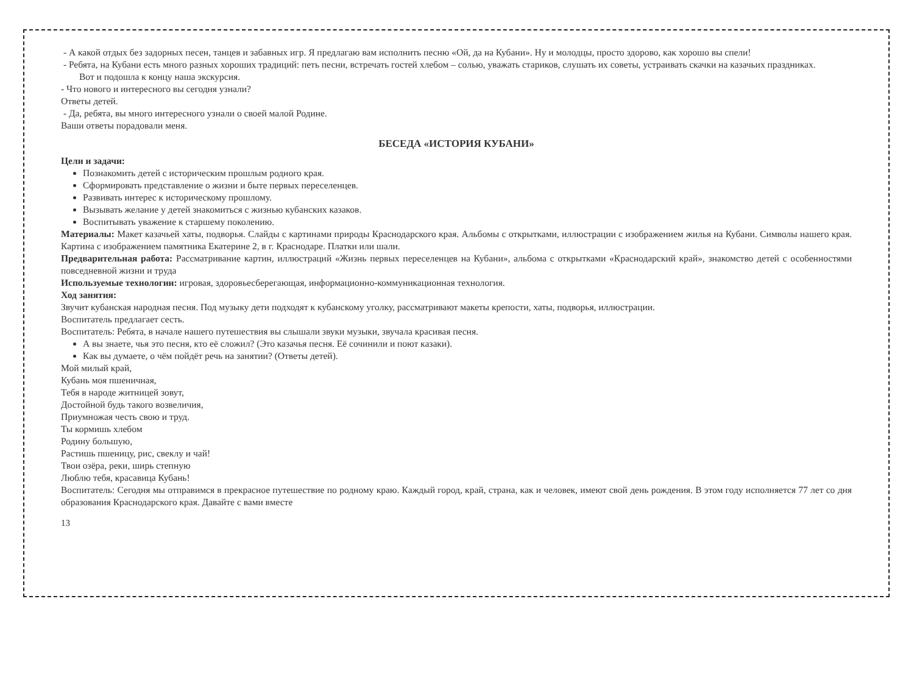- А какой отдых без задорных песен, танцев и забавных игр. Я предлагаю вам исполнить песню «Ой, да на Кубани». Ну и молодцы, просто здорово, как хорошо вы спели!
- Ребята, на Кубани есть много разных хороших традиций: петь песни, встречать гостей хлебом – солью, уважать стариков, слушать их советы, устраивать скачки на казачьих праздниках.
Вот и подошла к концу наша экскурсия.
- Что нового и интересного вы сегодня узнали?
Ответы детей.
- Да, ребята, вы много интересного узнали о своей малой Родине.
Ваши ответы порадовали меня.
БЕСЕДА «ИСТОРИЯ КУБАНИ»
Цели и задачи:
Познакомить детей с историческим прошлым родного края.
Сформировать представление о жизни и быте первых переселенцев.
Развивать интерес к историческому прошлому.
Вызывать желание у детей знакомиться с жизнью кубанских казаков.
Воспитывать уважение к старшему поколению.
Материалы: Макет казачьей хаты, подворья. Слайды с картинами природы Краснодарского края. Альбомы с открытками, иллюстрации с изображением жилья на Кубани. Символы нашего края. Картина с изображением памятника Екатерине 2, в г. Краснодаре. Платки или шали.
Предварительная работа: Рассматривание картин, иллюстраций «Жизнь первых переселенцев на Кубани», альбома с открытками «Краснодарский край», знакомство детей с особенностями повседневной жизни и труда
Используемые технологии: игровая, здоровьесберегающая, информационно-коммуникационная технология.
Ход занятия:
Звучит кубанская народная песня. Под музыку дети подходят к кубанскому уголку, рассматривают макеты крепости, хаты, подворья, иллюстрации.
Воспитатель предлагает сесть.
Воспитатель: Ребята, в начале нашего путешествия вы слышали звуки музыки, звучала красивая песня.
А вы знаете, чья это песня, кто её сложил? (Это казачья песня. Её сочинили и поют казаки).
Как вы думаете, о чём пойдёт речь на занятии? (Ответы детей).
Мой милый край,
Кубань моя пшеничная,
Тебя в народе житницей зовут,
Достойной будь такого возвеличия,
Приумножая честь свою и труд.
Ты кормишь хлебом
Родину большую,
Растишь пшеницу, рис, свеклу и чай!
Твои озёра, реки, ширь степную
Люблю тебя, красавица Кубань!
Воспитатель: Сегодня мы отправимся в прекрасное путешествие по родному краю. Каждый город, край, страна, как и человек, имеют свой день рождения. В этом году исполняется 77 лет со дня образования Краснодарского края. Давайте с вами вместе
13